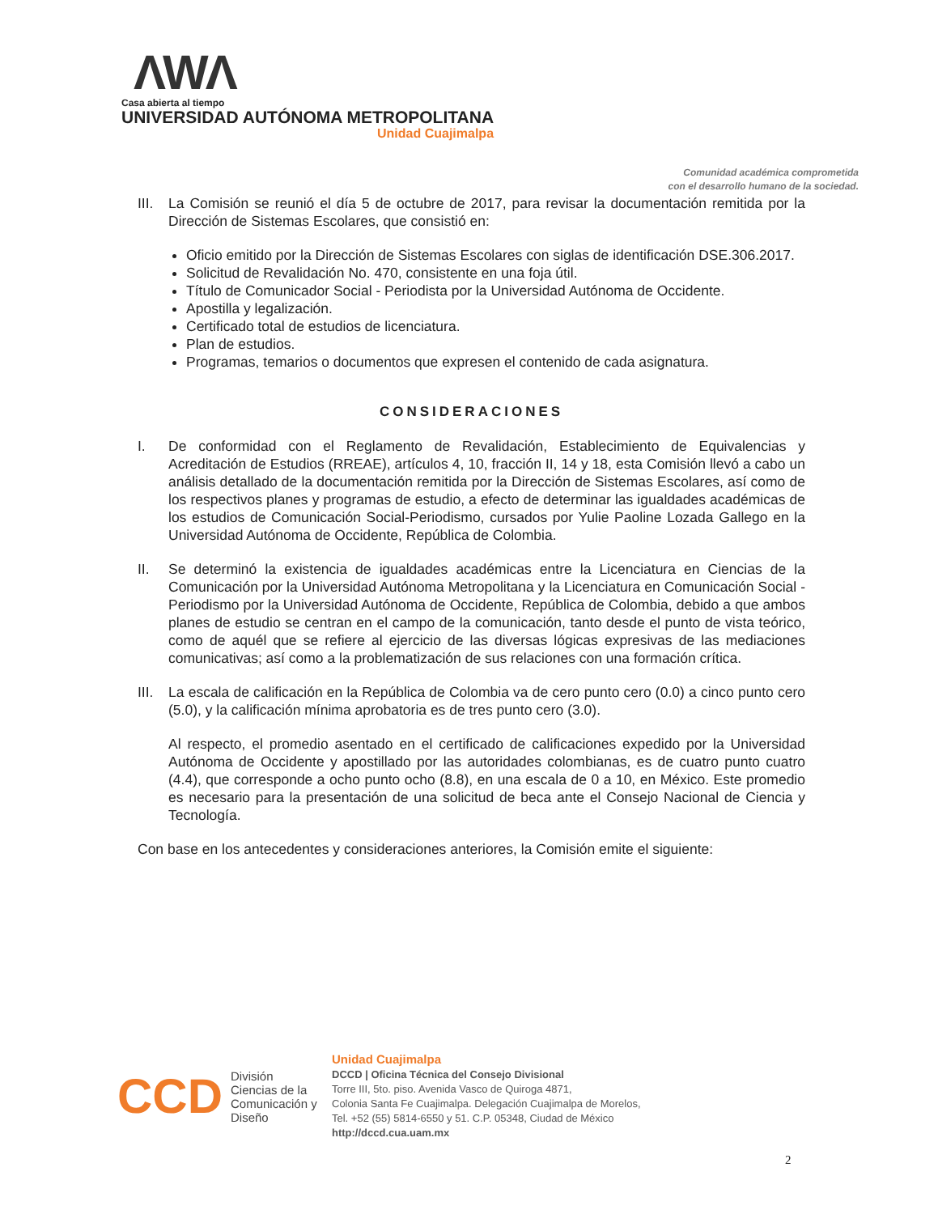ΛWΛ
Casa abierta al tiempo
UNIVERSIDAD AUTÓNOMA METROPOLITANA
Unidad Cuajimalpa
Comunidad académica comprometida
con el desarrollo humano de la sociedad.
III. La Comisión se reunió el día 5 de octubre de 2017, para revisar la documentación remitida por la Dirección de Sistemas Escolares, que consistió en:
Oficio emitido por la Dirección de Sistemas Escolares con siglas de identificación DSE.306.2017.
Solicitud de Revalidación No. 470, consistente en una foja útil.
Título de Comunicador Social - Periodista por la Universidad Autónoma de Occidente.
Apostilla y legalización.
Certificado total de estudios de licenciatura.
Plan de estudios.
Programas, temarios o documentos que expresen el contenido de cada asignatura.
CONSIDERACIONES
I. De conformidad con el Reglamento de Revalidación, Establecimiento de Equivalencias y Acreditación de Estudios (RREAE), artículos 4, 10, fracción II, 14 y 18, esta Comisión llevó a cabo un análisis detallado de la documentación remitida por la Dirección de Sistemas Escolares, así como de los respectivos planes y programas de estudio, a efecto de determinar las igualdades académicas de los estudios de Comunicación Social-Periodismo, cursados por Yulie Paoline Lozada Gallego en la Universidad Autónoma de Occidente, República de Colombia.
II. Se determinó la existencia de igualdades académicas entre la Licenciatura en Ciencias de la Comunicación por la Universidad Autónoma Metropolitana y la Licenciatura en Comunicación Social - Periodismo por la Universidad Autónoma de Occidente, República de Colombia, debido a que ambos planes de estudio se centran en el campo de la comunicación, tanto desde el punto de vista teórico, como de aquél que se refiere al ejercicio de las diversas lógicas expresivas de las mediaciones comunicativas; así como a la problematización de sus relaciones con una formación crítica.
III. La escala de calificación en la República de Colombia va de cero punto cero (0.0) a cinco punto cero (5.0), y la calificación mínima aprobatoria es de tres punto cero (3.0).
Al respecto, el promedio asentado en el certificado de calificaciones expedido por la Universidad Autónoma de Occidente y apostillado por las autoridades colombianas, es de cuatro punto cuatro (4.4), que corresponde a ocho punto ocho (8.8), en una escala de 0 a 10, en México. Este promedio es necesario para la presentación de una solicitud de beca ante el Consejo Nacional de Ciencia y Tecnología.
Con base en los antecedentes y consideraciones anteriores, la Comisión emite el siguiente:
CCD División
Ciencias de la
Comunicación y
Diseño
Unidad Cuajimalpa
DCCD | Oficina Técnica del Consejo Divisional
Torre III, 5to. piso. Avenida Vasco de Quiroga 4871,
Colonia Santa Fe Cuajimalpa. Delegación Cuajimalpa de Morelos,
Tel. +52 (55) 5814-6550 y 51. C.P. 05348, Ciudad de México
http://dccd.cua.uam.mx
2